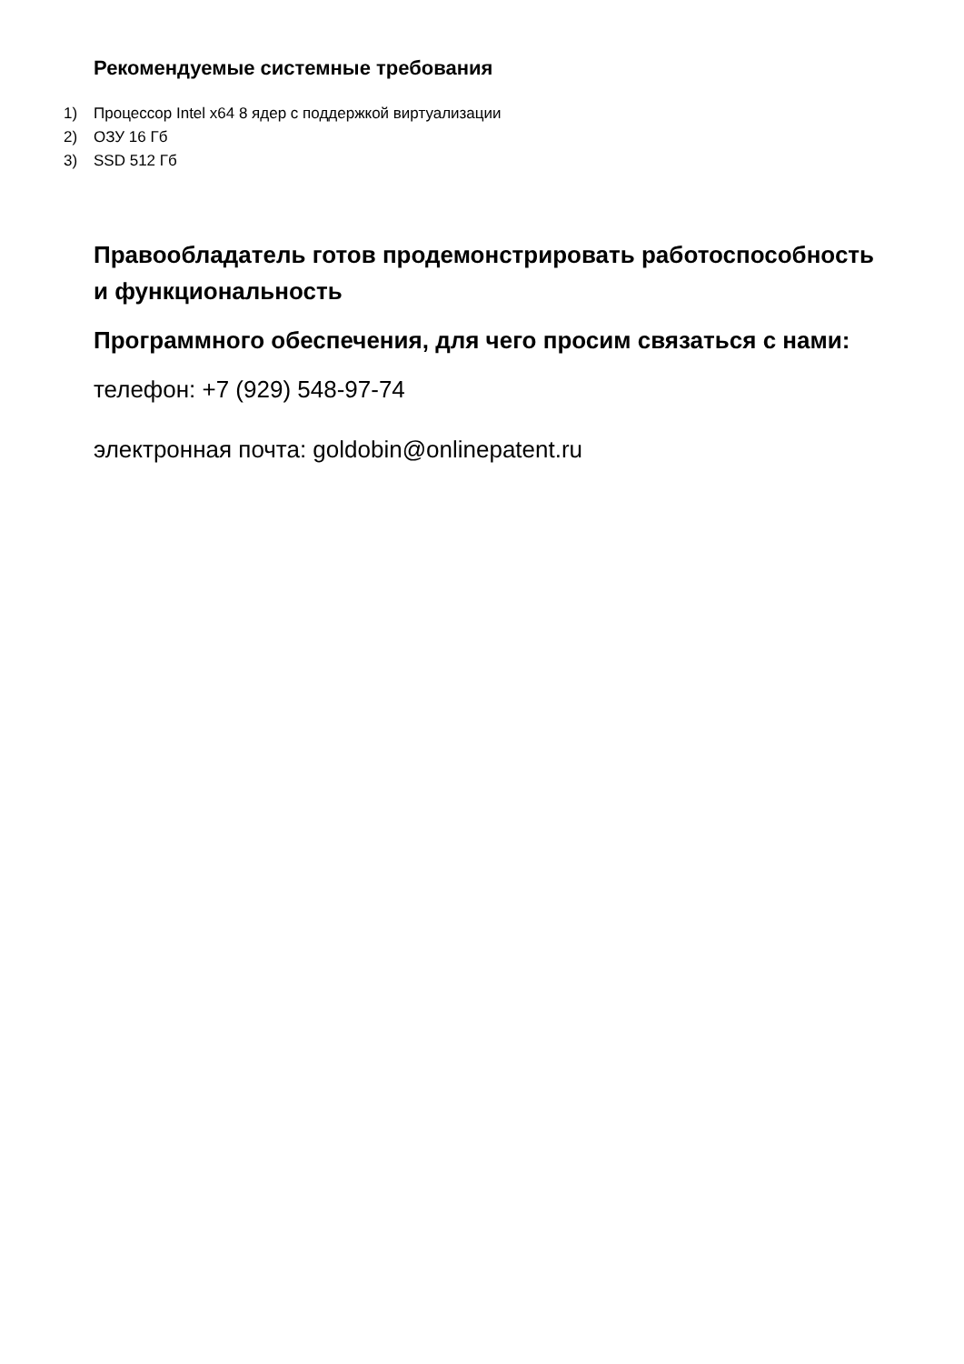Рекомендуемые системные требования
1) Процессор Intel x64 8 ядер с поддержкой виртуализации
2) ОЗУ 16 Гб
3) SSD 512 Гб
Правообладатель готов продемонстрировать работоспособность и функциональность
Программного обеспечения, для чего просим связаться с нами:
телефон: +7 (929) 548-97-74
электронная почта: goldobin@onlinepatent.ru